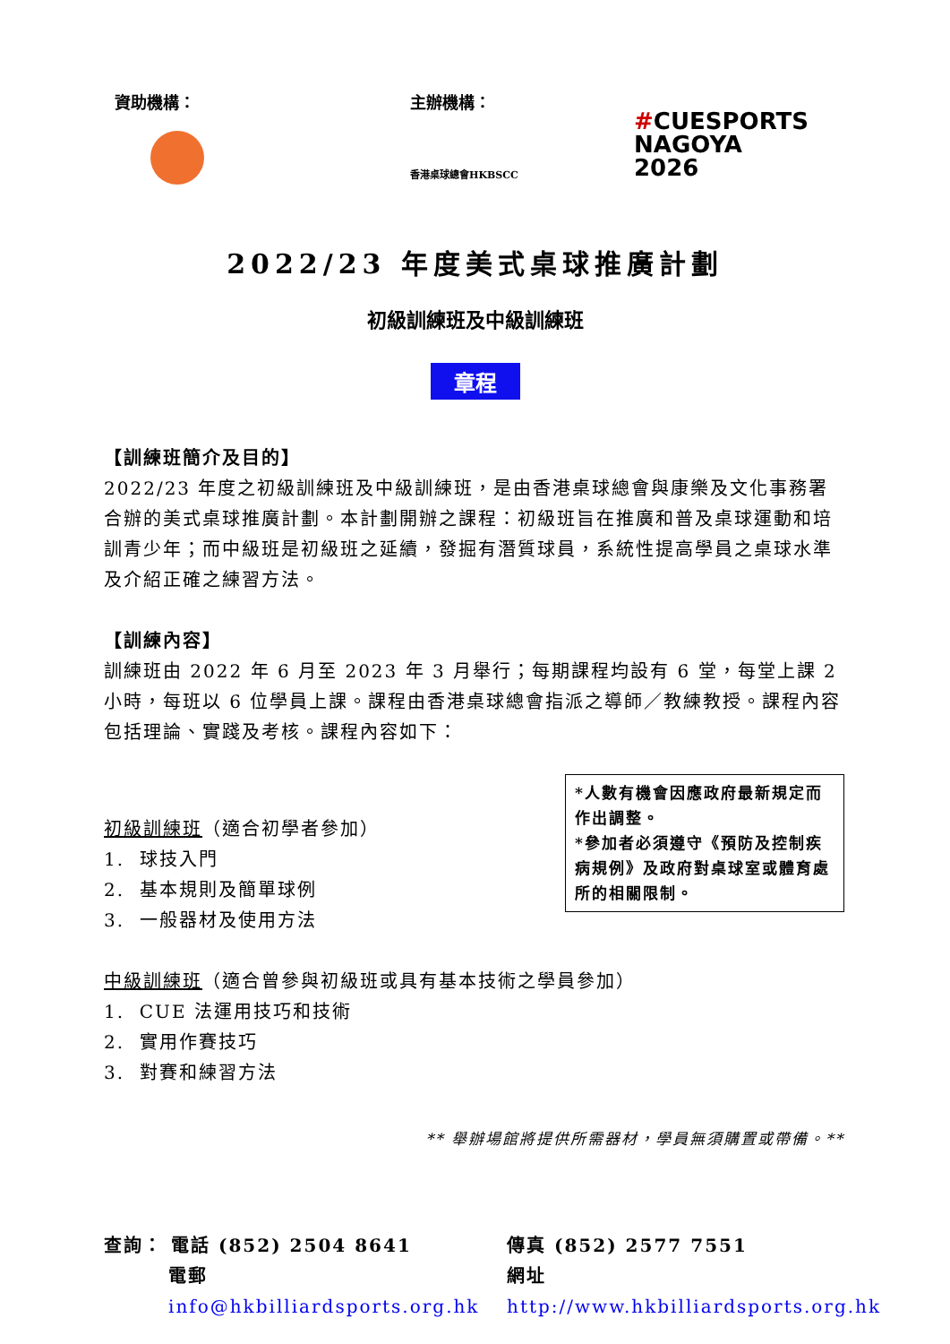資助機構： 主辦機構：
香港桌球總會HKBSCC
#CUESPORTS
NAGOYA
2026
2022/23 年度美式桌球推廣計劃
初級訓練班及中級訓練班
章程
【訓練班簡介及目的】
2022/23 年度之初級訓練班及中級訓練班，是由香港桌球總會與康樂及文化事務署合辦的美式桌球推廣計劃。本計劃開辦之課程：初級班旨在推廣和普及桌球運動和培訓青少年；而中級班是初級班之延續，發掘有潛質球員，系統性提高學員之桌球水準及介紹正確之練習方法。
【訓練內容】
訓練班由 2022 年 6 月至 2023 年 3 月舉行；每期課程均設有 6 堂，每堂上課 2 小時，每班以 6 位學員上課。課程由香港桌球總會指派之導師／教練教授。課程內容包括理論、實踐及考核。課程內容如下：
*人數有機會因應政府最新規定而作出調整。
*參加者必須遵守《預防及控制疾病規例》及政府對桌球室或體育處所的相關限制。
初級訓練班（適合初學者參加）
1. 球技入門
2. 基本規則及簡單球例
3. 一般器材及使用方法
中級訓練班（適合曾參與初級班或具有基本技術之學員參加）
1. CUE 法運用技巧和技術
2. 實用作賽技巧
3. 對賽和練習方法
** 舉辦場館將提供所需器材，學員無須購置或帶備。**
查詢： 電話 (852) 2504 8641
傳真 (852) 2577 7551
電郵 info@hkbilliardsports.org.hk
網址 http://www.hkbilliardsports.org.hk